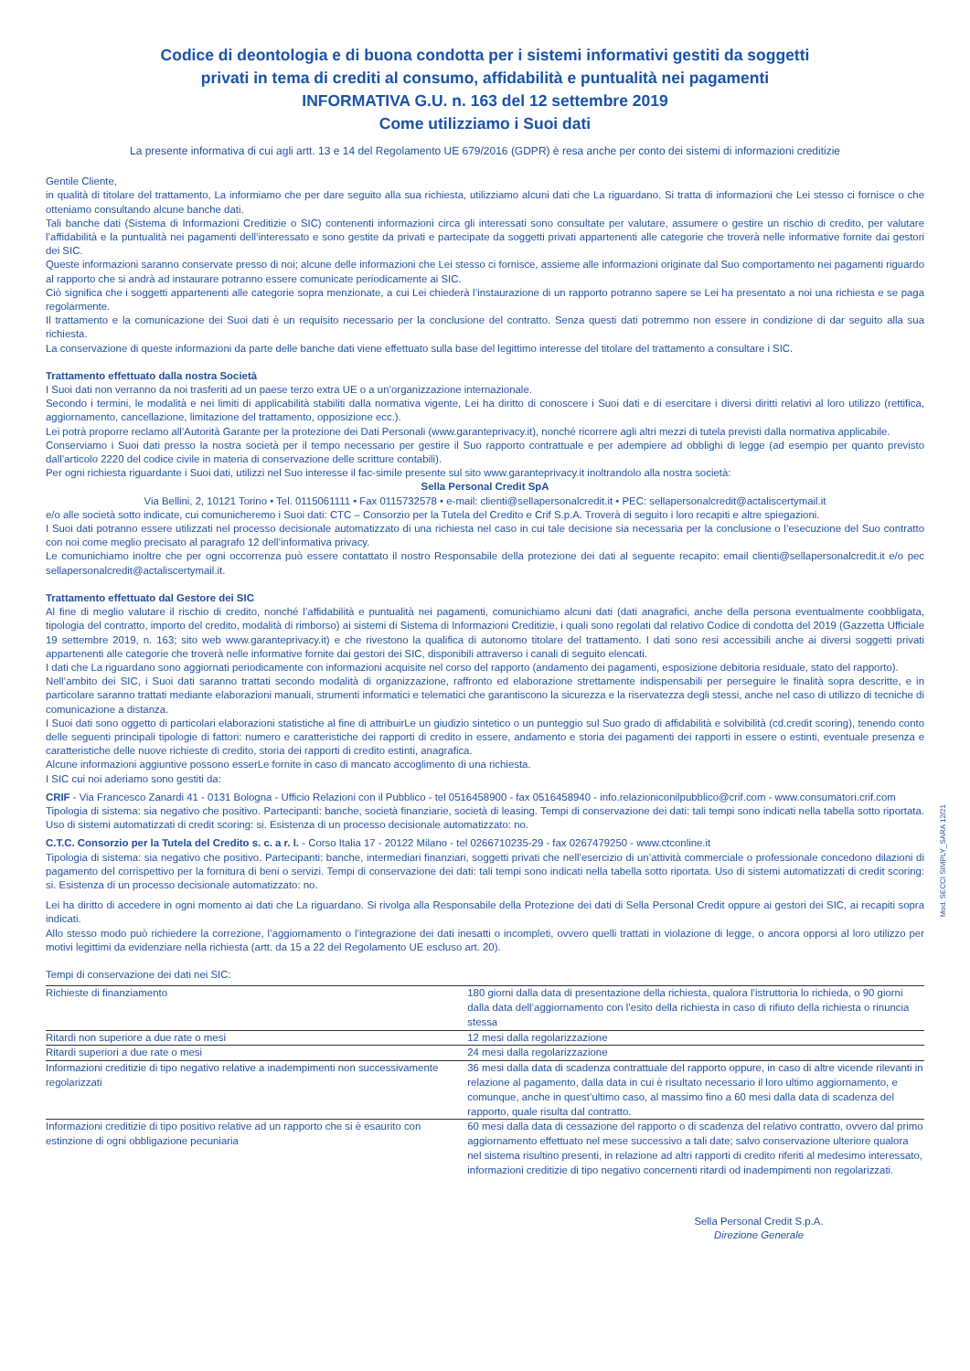Codice di deontologia e di buona condotta per i sistemi informativi gestiti da soggetti
privati in tema di crediti al consumo, affidabilità e puntualità nei pagamenti
INFORMATIVA G.U. n. 163 del 12 settembre 2019
Come utilizziamo i Suoi dati
La presente informativa di cui agli artt. 13 e 14 del Regolamento UE 679/2016 (GDPR) è resa anche per conto dei sistemi di informazioni creditizie
Gentile Cliente,
in qualità di titolare del trattamento, La informiamo che per dare seguito alla sua richiesta, utilizziamo alcuni dati che La riguardano. Si tratta di informazioni che Lei stesso ci fornisce o che otteniamo consultando alcune banche dati.
Tali banche dati (Sistema di Informazioni Creditizie o SIC) contenenti informazioni circa gli interessati sono consultate per valutare, assumere o gestire un rischio di credito, per valutare l’affidabilità e la puntualità nei pagamenti dell’interessato e sono gestite da privati e partecipate da soggetti privati appartenenti alle categorie che troverà nelle informative fornite dai gestori dei SIC.
Queste informazioni saranno conservate presso di noi; alcune delle informazioni che Lei stesso ci fornisce, assieme alle informazioni originate dal Suo comportamento nei pagamenti riguardo al rapporto che si andrà ad instaurare potranno essere comunicate periodicamente ai SIC.
Ciò significa che i soggetti appartenenti alle categorie sopra menzionate, a cui Lei chiederà l’instaurazione di un rapporto potranno sapere se Lei ha presentato a noi una richiesta e se paga regolarmente.
Il trattamento e la comunicazione dei Suoi dati è un requisito necessario per la conclusione del contratto. Senza questi dati potremmo non essere in condizione di dar seguito alla sua richiesta.
La conservazione di queste informazioni da parte delle banche dati viene effettuato sulla base del legittimo interesse del titolare del trattamento a consultare i SIC.
Trattamento effettuato dalla nostra Società
I Suoi dati non verranno da noi trasferiti ad un paese terzo extra UE o a un’organizzazione internazionale.
Secondo i termini, le modalità e nei limiti di applicabilità stabiliti dalla normativa vigente, Lei ha diritto di conoscere i Suoi dati e di esercitare i diversi diritti relativi al loro utilizzo (rettifica, aggiornamento, cancellazione, limitazione del trattamento, opposizione ecc.).
Lei potrà proporre reclamo all’Autorità Garante per la protezione dei Dati Personali (www.garanteprivacy.it), nonché ricorrere agli altri mezzi di tutela previsti dalla normativa applicabile.
Conserviamo i Suoi dati presso la nostra società per il tempo necessario per gestire il Suo rapporto contrattuale e per adempiere ad obblighi di legge (ad esempio per quanto previsto dall’articolo 2220 del codice civile in materia di conservazione delle scritture contabili).
Per ogni richiesta riguardante i Suoi dati, utilizzi nel Suo interesse il fac-simile presente sul sito www.garanteprivacy.it inoltrandolo alla nostra società:
Sella Personal Credit SpA
Via Bellini, 2, 10121 Torino • Tel. 0115061111 • Fax 0115732578 • e-mail: clienti@sellapersonalcredit.it • PEC: sellapersonalcredit@actaliscertymail.it
e/o alle società sotto indicate, cui comunicheremo i Suoi dati: CTC – Consorzio per la Tutela del Credito e Crif S.p.A. Troverà di seguito i loro recapiti e altre spiegazioni.
I Suoi dati potranno essere utilizzati nel processo decisionale automatizzato di una richiesta nel caso in cui tale decisione sia necessaria per la conclusione o l’esecuzione del Suo contratto con noi come meglio precisato al paragrafo 12 dell’informativa privacy.
Le comunichiamo inoltre che per ogni occorrenza può essere contattato il nostro Responsabile della protezione dei dati al seguente recapito: email clienti@sellapersonalcredit.it e/o pec sellapersonalcredit@actaliscertymail.it.
Trattamento effettuato dal Gestore dei SIC
Al fine di meglio valutare il rischio di credito, nonché l’affidabilità e puntualità nei pagamenti, comunichiamo alcuni dati (dati anagrafici, anche della persona eventualmente coobbligata, tipologia del contratto, importo del credito, modalità di rimborso) ai sistemi di Sistema di Informazioni Creditizie, i quali sono regolati dal relativo Codice di condotta del 2019 (Gazzetta Ufficiale 19 settembre 2019, n. 163; sito web www.garanteprivacy.it) e che rivestono la qualifica di autonomo titolare del trattamento. I dati sono resi accessibili anche ai diversi soggetti privati appartenenti alle categorie che troverà nelle informative fornite dai gestori dei SIC, disponibili attraverso i canali di seguito elencati.
I dati che La riguardano sono aggiornati periodicamente con informazioni acquisite nel corso del rapporto (andamento dei pagamenti, esposizione debitoria residuale, stato del rapporto).
Nell’ambito dei SIC, i Suoi dati saranno trattati secondo modalità di organizzazione, raffronto ed elaborazione strettamente indispensabili per perseguire le finalità sopra descritte, e in particolare saranno trattati mediante elaborazioni manuali, strumenti informatici e telematici che garantiscono la sicurezza e la riservatezza degli stessi, anche nel caso di utilizzo di tecniche di comunicazione a distanza.
I Suoi dati sono oggetto di particolari elaborazioni statistiche al fine di attribuirLe un giudizio sintetico o un punteggio sul Suo grado di affidabilità e solvibilità (cd.credit scoring), tenendo conto delle seguenti principali tipologie di fattori: numero e caratteristiche dei rapporti di credito in essere, andamento e storia dei pagamenti dei rapporti in essere o estinti, eventuale presenza e caratteristiche delle nuove richieste di credito, storia dei rapporti di credito estinti, anagrafica.
Alcune informazioni aggiuntive possono esserLe fornite in caso di mancato accoglimento di una richiesta.
I SIC cui noi aderiamo sono gestiti da:
CRIF - Via Francesco Zanardi 41 - 0131 Bologna - Ufficio Relazioni con il Pubblico - tel 0516458900 - fax 0516458940 - info.relazioniconilpubblico@crif.com - www.consumatori.crif.com
Tipologia di sistema: sia negativo che positivo. Partecipanti: banche, società finanziarie, società di leasing. Tempi di conservazione dei dati: tali tempi sono indicati nella tabella sotto riportata. Uso di sistemi automatizzati di credit scoring: si. Esistenza di un processo decisionale automatizzato: no.
C.T.C. Consorzio per la Tutela del Credito s. c. a r. l. - Corso Italia 17 - 20122 Milano - tel 0266710235-29 - fax 0267479250 - www.ctconline.it
Tipologia di sistema: sia negativo che positivo. Partecipanti: banche, intermediari finanziari, soggetti privati che nell’esercizio di un’attività commerciale o professionale concedono dilazioni di pagamento del corrispettivo per la fornitura di beni o servizi. Tempi di conservazione dei dati: tali tempi sono indicati nella tabella sotto riportata. Uso di sistemi automatizzati di credit scoring: si. Esistenza di un processo decisionale automatizzato: no.
Lei ha diritto di accedere in ogni momento ai dati che La riguardano. Si rivolga alla Responsabile della Protezione dei dati di Sella Personal Credit oppure ai gestori dei SIC, ai recapiti sopra indicati.
Allo stesso modo può richiedere la correzione, l’aggiornamento o l’integrazione dei dati inesatti o incompleti, ovvero quelli trattati in violazione di legge, o ancora opporsi al loro utilizzo per motivi legittimi da evidenziare nella richiesta (artt. da 15 a 22 del Regolamento UE escluso art. 20).
Tempi di conservazione dei dati nei SIC:
| Richieste di finanziamento | 180 giorni dalla data di presentazione della richiesta, qualora l’istruttoria lo richieda, o 90 giorni dalla data dell’aggiornamento con l’esito della richiesta in caso di rifiuto della richiesta o rinuncia stessa |
| Ritardi non superiore a due rate o mesi | 12 mesi dalla regolarizzazione |
| Ritardi superiori a due rate o mesi | 24 mesi dalla regolarizzazione |
| Informazioni creditizie di tipo negativo relative a inadempimenti non successivamente regolarizzati | 36 mesi dalla data di scadenza contrattuale del rapporto oppure, in caso di altre vicende rilevanti in relazione al pagamento, dalla data in cui è risultato necessario il loro ultimo aggiornamento, e comunque, anche in quest’ultimo caso, al massimo fino a 60 mesi dalla data di scadenza del rapporto, quale risulta dal contratto. |
| Informazioni creditizie di tipo positivo relative ad un rapporto che si è esaurito con estinzione di ogni obbligazione pecuniaria | 60 mesi dalla data di cessazione del rapporto o di scadenza del relativo contratto, ovvero dal primo aggiornamento effettuato nel mese successivo a tali date; salvo conservazione ulteriore qualora nel sistema risultino presenti, in relazione ad altri rapporti di credito riferiti al medesimo interessato, informazioni creditizie di tipo negativo concernenti ritardi od inadempimenti non regolarizzati. |
Sella Personal Credit S.p.A.
Direzione Generale
Mod. SECCI SIMPLY_SARA 12/21